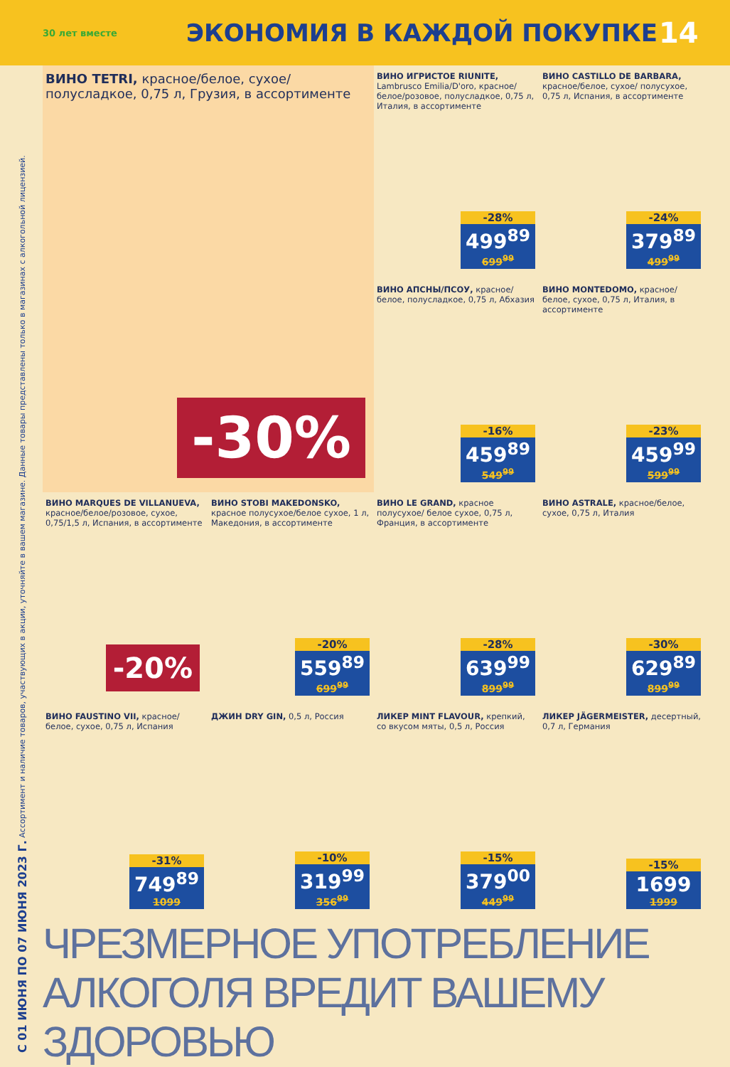30 лет вместе
ЭКОНОМИЯ В КАЖДОЙ ПОКУПКЕ
14
С 01 ИЮНЯ ПО 07 ИЮНЯ 2023 Г. Ассортимент и наличие товаров, участвующих в акции, уточняйте в вашем магазине. Данные товары представлены только в магазинах с алкогольной лицензией.
ВИНО TETRI, красное/белое, сухое/ полусладкое, 0,75 л, Грузия, в ассортименте
-30%
ВИНО ИГРИСТОЕ RIUNITE, Lambrusco Emilia/D'oro, красное/белое/розовое, полусладкое, 0,75 л, Италия, в ассортименте
-28%
499<sup>89</sup>
699<sup>99</sup>
ВИНО CASTILLO DE BARBARA, красное/белое, сухое/ полусухое, 0,75 л, Испания, в ассортименте
-24%
379<sup>89</sup>
499<sup>99</sup>
ВИНО АПСНЫ/ПСОУ, красное/ белое, полусладкое, 0,75 л, Абхазия
-16%
459<sup>89</sup>
549<sup>99</sup>
ВИНО MONTEDOMO, красное/ белое, сухое, 0,75 л, Италия, в ассортименте
-23%
459<sup>99</sup>
599<sup>99</sup>
ВИНО MARQUES DE VILLANUEVA, красное/белое/розовое, сухое, 0,75/1,5 л, Испания, в ассортименте
-20%
ВИНО STOBI MAKEDONSKO, красное полусухое/белое сухое, 1 л, Македония, в ассортименте
-20%
559<sup>89</sup>
699<sup>99</sup>
ВИНО LE GRAND, красное полусухое/ белое сухое, 0,75 л, Франция, в ассортименте
-28%
639<sup>99</sup>
899<sup>99</sup>
ВИНО ASTRALE, красное/белое, сухое, 0,75 л, Италия
-30%
629<sup>89</sup>
899<sup>99</sup>
ВИНО FAUSTINO VII, красное/ белое, сухое, 0,75 л, Испания
-31%
749<sup>89</sup>
1099
ДЖИН DRY GIN, 0,5 л, Россия
-10%
319<sup>99</sup>
356<sup>99</sup>
ЛИКЕР MINT FLAVOUR, крепкий, со вкусом мяты, 0,5 л, Россия
-15%
379<sup>00</sup>
449<sup>99</sup>
ЛИКЕР JÄGERMEISTER, десертный, 0,7 л, Германия
-15%
1699
1999
ЧРЕЗМЕРНОЕ УПОТРЕБЛЕНИЕ АЛКОГОЛЯ ВРЕДИТ ВАШЕМУ ЗДОРОВЬЮ